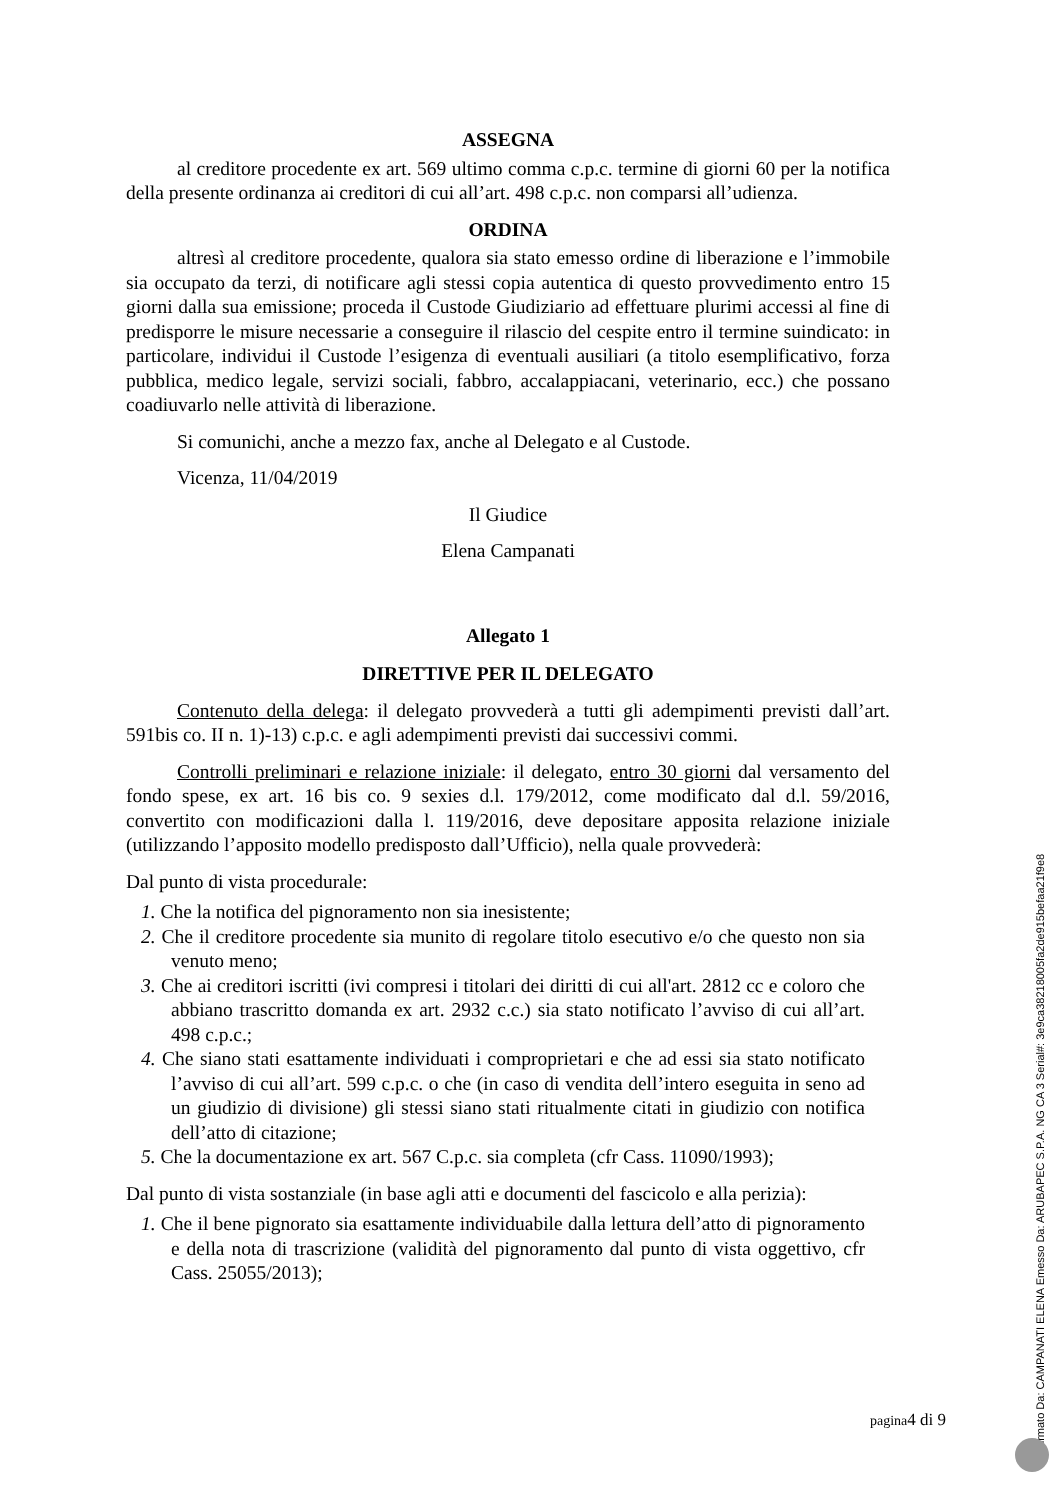ASSEGNA
al creditore procedente ex art. 569 ultimo comma c.p.c. termine di giorni 60 per la notifica della presente ordinanza ai creditori di cui all’art. 498 c.p.c. non comparsi all’udienza.
ORDINA
altresì al creditore procedente, qualora sia stato emesso ordine di liberazione e l’immobile sia occupato da terzi, di notificare agli stessi copia autentica di questo provvedimento entro 15 giorni dalla sua emissione; proceda il Custode Giudiziario ad effettuare plurimi accessi al fine di predisporre le misure necessarie a conseguire il rilascio del cespite entro il termine suindicato: in particolare, individui il Custode l’esigenza di eventuali ausiliari (a titolo esemplificativo, forza pubblica, medico legale, servizi sociali, fabbro, accalappiacani, veterinario, ecc.) che possano coadiuvarlo nelle attività di liberazione.
Si comunichi, anche a mezzo fax, anche al Delegato e al Custode.
Vicenza, 11/04/2019
Il Giudice
Elena Campanati
Allegato 1
DIRETTIVE PER IL DELEGATO
Contenuto della delega: il delegato provvederà a tutti gli adempimenti previsti dall’art. 591bis co. II n. 1)-13) c.p.c. e agli adempimenti previsti dai successivi commi.
Controlli preliminari e relazione iniziale: il delegato, entro 30 giorni dal versamento del fondo spese, ex art. 16 bis co. 9 sexies d.l. 179/2012, come modificato dal d.l. 59/2016, convertito con modificazioni dalla l. 119/2016, deve depositare apposita relazione iniziale (utilizzando l’apposito modello predisposto dall’Ufficio), nella quale provvederà:
Dal punto di vista procedurale:
1. Che la notifica del pignoramento non sia inesistente;
2. Che il creditore procedente sia munito di regolare titolo esecutivo e/o che questo non sia venuto meno;
3. Che ai creditori iscritti (ivi compresi i titolari dei diritti di cui all'art. 2812 cc e coloro che abbiano trascritto domanda ex art. 2932 c.c.) sia stato notificato l’avviso di cui all’art. 498 c.p.c.;
4. Che siano stati esattamente individuati i comproprietari e che ad essi sia stato notificato l’avviso di cui all’art. 599 c.p.c. o che (in caso di vendita dell’intero eseguita in seno ad un giudizio di divisione) gli stessi siano stati ritualmente citati in giudizio con notifica dell’atto di citazione;
5. Che la documentazione ex art. 567 C.p.c. sia completa (cfr Cass. 11090/1993);
Dal punto di vista sostanziale (in base agli atti e documenti del fascicolo e alla perizia):
1. Che il bene pignorato sia esattamente individuabile dalla lettura dell’atto di pignoramento e della nota di trascrizione (validità del pignoramento dal punto di vista oggettivo, cfr Cass. 25055/2013);
pagina4 di 9
Firmato Da: CAMPANATI ELENA Emesso Da: ARUBAPEC S.P.A. NG CA 3 Serial#: 3e9ca38218005fa2de915befaa21f9e8